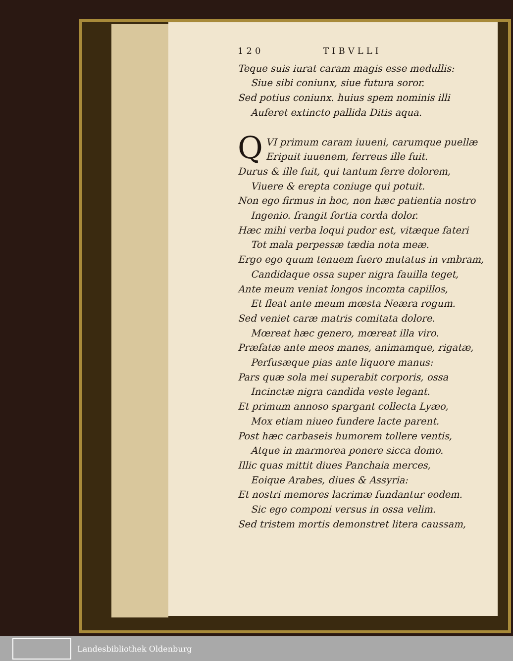120 TIBVLLI
Teque suis iurat caram magis esse medullis:
Siue sibi coniunx, siue futura soror.
Sed potius coniunx. huius spem nominis illi
Auferet extincto pallida Ditis aqua.
QVI primum caram iuueni, carumque puellæ
Eripuit iuuenem, ferreus ille fuit.
Durus & ille fuit, qui tantum ferre dolorem,
Viuere & erepta coniuge qui potuit.
Non ego firmus in hoc, non hæc patientia nostro
Ingenio. frangit fortia corda dolor.
Hæc mihi verba loqui pudor est, vitæque fateri
Tot mala perpessæ tædia nota meæ.
Ergo ego quum tenuem fuero mutatus in vmbram,
Candidaque ossa super nigra fauilla teget,
Ante meum veniat longos incomta capillos,
Et fleat ante meum mœsta Neæra rogum.
Sed veniet caræ matris comitata dolore.
Mœreat hæc genero, mœreat illa viro.
Præfatæ ante meos manes, animamque, rigatæ,
Perfusæque pias ante liquore manus:
Pars quæ sola mei superabit corporis, ossa
Incinctæ nigra candida veste legant.
Et primum annoso spargant collecta Lyæo,
Mox etiam niueo fundere lacte parent.
Post hæc carbaseis humorem tollere ventis,
Atque in marmorea ponere sicca domo.
Illic quas mittit diues Panchaia merces,
Eoique Arabes, diues & Assyria:
Et nostri memores lacrimæ fundantur eodem.
Sic ego componi versus in ossa velim.
Sed tristem mortis demonstret litera caussam,
Landesbibliothek Oldenburg